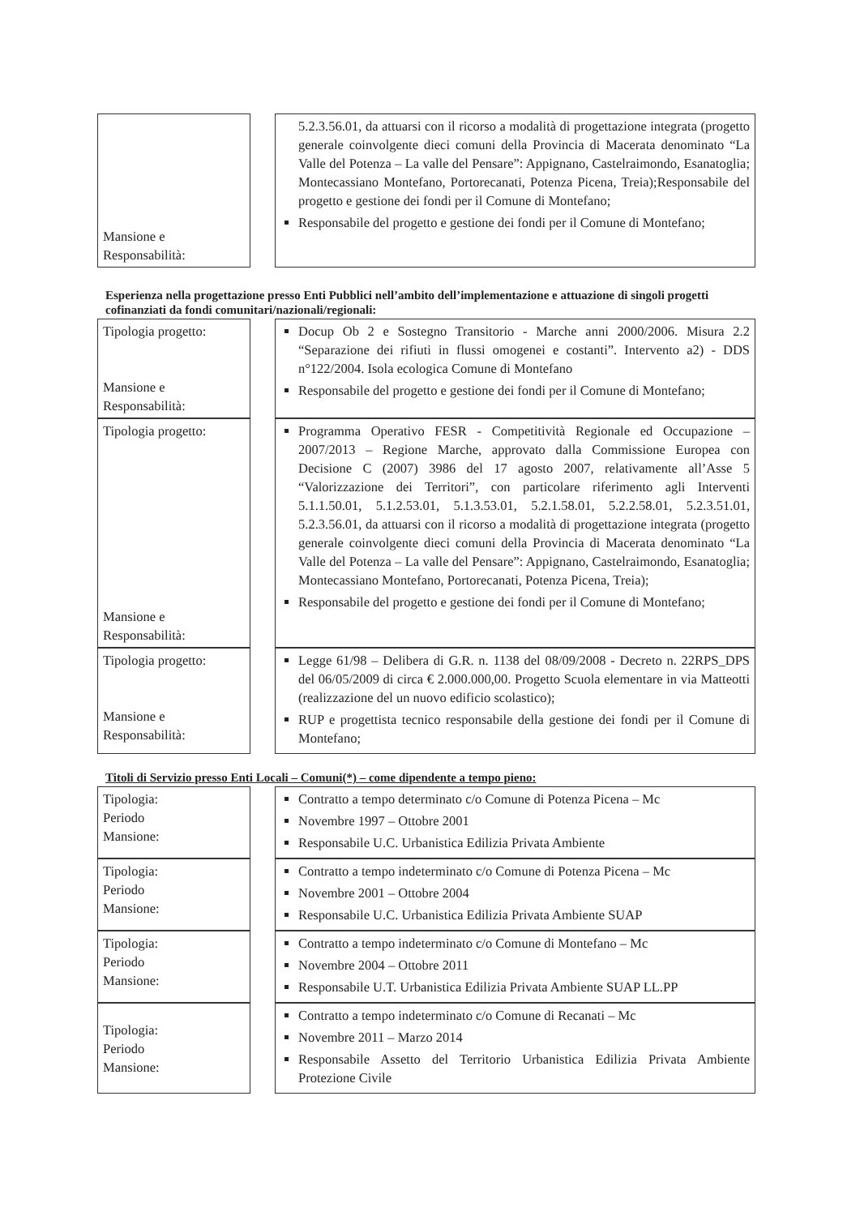| Mansione e Responsabilità: | 5.2.3.56.01, da attuarsi con il ricorso a modalità di progettazione integrata (progetto generale coinvolgente dieci comuni della Provincia di Macerata denominato “La Valle del Potenza – La valle del Pensare”: Appignano, Castelraimondo, Esanatoglia; Montecassiano Montefano, Portorecanati, Potenza Picena, Treia);Responsabile del progetto e gestione dei fondi per il Comune di Montefano; Responsabile del progetto e gestione dei fondi per il Comune di Montefano; |
Esperienza nella progettazione presso Enti Pubblici nell’ambito dell’implementazione e attuazione di singoli progetti cofinanziati da fondi comunitari/nazionali/regionali:
| Tipologia progetto: Mansione e Responsabilità: | Docup Ob 2 e Sostegno Transitorio - Marche anni 2000/2006. Misura 2.2 “Separazione dei rifiuti in flussi omogenei e costanti”. Intervento a2) - DDS n°122/2004. Isola ecologica Comune di Montefano Responsabile del progetto e gestione dei fondi per il Comune di Montefano; |
| Tipologia progetto: Mansione e Responsabilità: | Programma Operativo FESR - Competitività Regionale ed Occupazione – 2007/2013 – Regione Marche, approvato dalla Commissione Europea con Decisione C (2007) 3986 del 17 agosto 2007, relativamente all’Asse 5 “Valorizzazione dei Territori”, con particolare riferimento agli Interventi 5.1.1.50.01, 5.1.2.53.01, 5.1.3.53.01, 5.2.1.58.01, 5.2.2.58.01, 5.2.3.51.01, 5.2.3.56.01, da attuarsi con il ricorso a modalità di progettazione integrata (progetto generale coinvolgente dieci comuni della Provincia di Macerata denominato “La Valle del Potenza – La valle del Pensare”: Appignano, Castelraimondo, Esanatoglia; Montecassiano Montefano, Portorecanati, Potenza Picena, Treia); Responsabile del progetto e gestione dei fondi per il Comune di Montefano; |
| Tipologia progetto: Mansione e Responsabilità: | Legge 61/98 – Delibera di G.R. n. 1138 del 08/09/2008 - Decreto n. 22RPS_DPS del 06/05/2009 di circa € 2.000.000,00. Progetto Scuola elementare in via Matteotti (realizzazione del un nuovo edificio scolastico); RUP e progettista tecnico responsabile della gestione dei fondi per il Comune di Montefano; |
Titoli di Servizio presso Enti Locali – Comuni(*) – come dipendente a tempo pieno:
| Tipologia: Periodo Mansione: | Contratto a tempo determinato c/o Comune di Potenza Picena – Mc Novembre 1997 – Ottobre 2001 Responsabile U.C. Urbanistica Edilizia Privata Ambiente |
| Tipologia: Periodo Mansione: | Contratto a tempo indeterminato c/o Comune di Potenza Picena – Mc Novembre 2001 – Ottobre 2004 Responsabile U.C. Urbanistica Edilizia Privata Ambiente SUAP |
| Tipologia: Periodo Mansione: | Contratto a tempo indeterminato c/o Comune di Montefano – Mc Novembre 2004 – Ottobre 2011 Responsabile U.T. Urbanistica Edilizia Privata Ambiente SUAP LL.PP |
| Tipologia: Periodo Mansione: | Contratto a tempo indeterminato c/o Comune di Recanati – Mc Novembre 2011 – Marzo 2014 Responsabile Assetto del Territorio Urbanistica Edilizia Privata Ambiente Protezione Civile |